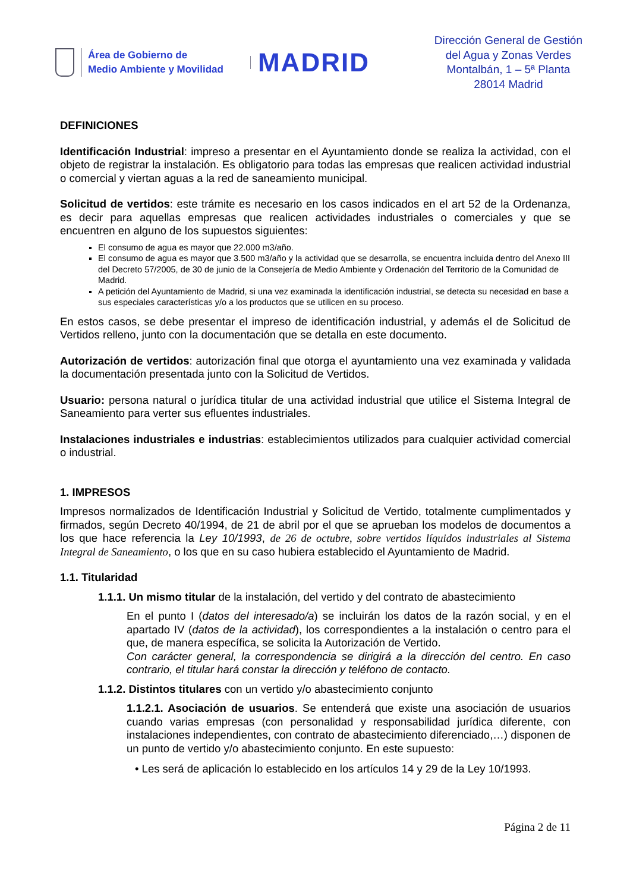Área de Gobierno de
Medio Ambiente y Movilidad
MADRID
Dirección General de Gestión
del Agua y Zonas Verdes
Montalbán, 1 – 5ª Planta
28014 Madrid
DEFINICIONES
Identificación Industrial: impreso a presentar en el Ayuntamiento donde se realiza la actividad, con el objeto de registrar la instalación. Es obligatorio para todas las empresas que realicen actividad industrial o comercial y viertan aguas a la red de saneamiento municipal.
Solicitud de vertidos: este trámite es necesario en los casos indicados en el art 52 de la Ordenanza, es decir para aquellas empresas que realicen actividades industriales o comerciales y que se encuentren en alguno de los supuestos siguientes:
El consumo de agua es mayor que 22.000 m3/año.
El consumo de agua es mayor que 3.500 m3/año y la actividad que se desarrolla, se encuentra incluida dentro del Anexo III del Decreto 57/2005, de 30 de junio de la Consejería de Medio Ambiente y Ordenación del Territorio de la Comunidad de Madrid.
A petición del Ayuntamiento de Madrid, si una vez examinada la identificación industrial, se detecta su necesidad en base a sus especiales características y/o a los productos que se utilicen en su proceso.
En estos casos, se debe presentar el impreso de identificación industrial, y además el de Solicitud de Vertidos relleno, junto con la documentación que se detalla en este documento.
Autorización de vertidos: autorización final que otorga el ayuntamiento una vez examinada y validada la documentación presentada junto con la Solicitud de Vertidos.
Usuario: persona natural o jurídica titular de una actividad industrial que utilice el Sistema Integral de Saneamiento para verter sus efluentes industriales.
Instalaciones industriales e industrias: establecimientos utilizados para cualquier actividad comercial o industrial.
1. IMPRESOS
Impresos normalizados de Identificación Industrial y Solicitud de Vertido, totalmente cumplimentados y firmados, según Decreto 40/1994, de 21 de abril por el que se aprueban los modelos de documentos a los que hace referencia la Ley 10/1993, de 26 de octubre, sobre vertidos líquidos industriales al Sistema Integral de Saneamiento, o los que en su caso hubiera establecido el Ayuntamiento de Madrid.
1.1. Titularidad
1.1.1. Un mismo titular de la instalación, del vertido y del contrato de abastecimiento
En el punto I (datos del interesado/a) se incluirán los datos de la razón social, y en el apartado IV (datos de la actividad), los correspondientes a la instalación o centro para el que, de manera específica, se solicita la Autorización de Vertido.
Con carácter general, la correspondencia se dirigirá a la dirección del centro. En caso contrario, el titular hará constar la dirección y teléfono de contacto.
1.1.2. Distintos titulares con un vertido y/o abastecimiento conjunto
1.1.2.1. Asociación de usuarios. Se entenderá que existe una asociación de usuarios cuando varias empresas (con personalidad y responsabilidad jurídica diferente, con instalaciones independientes, con contrato de abastecimiento diferenciado,…) disponen de un punto de vertido y/o abastecimiento conjunto. En este supuesto:
• Les será de aplicación lo establecido en los artículos 14 y 29 de la Ley 10/1993.
Página 2 de 11